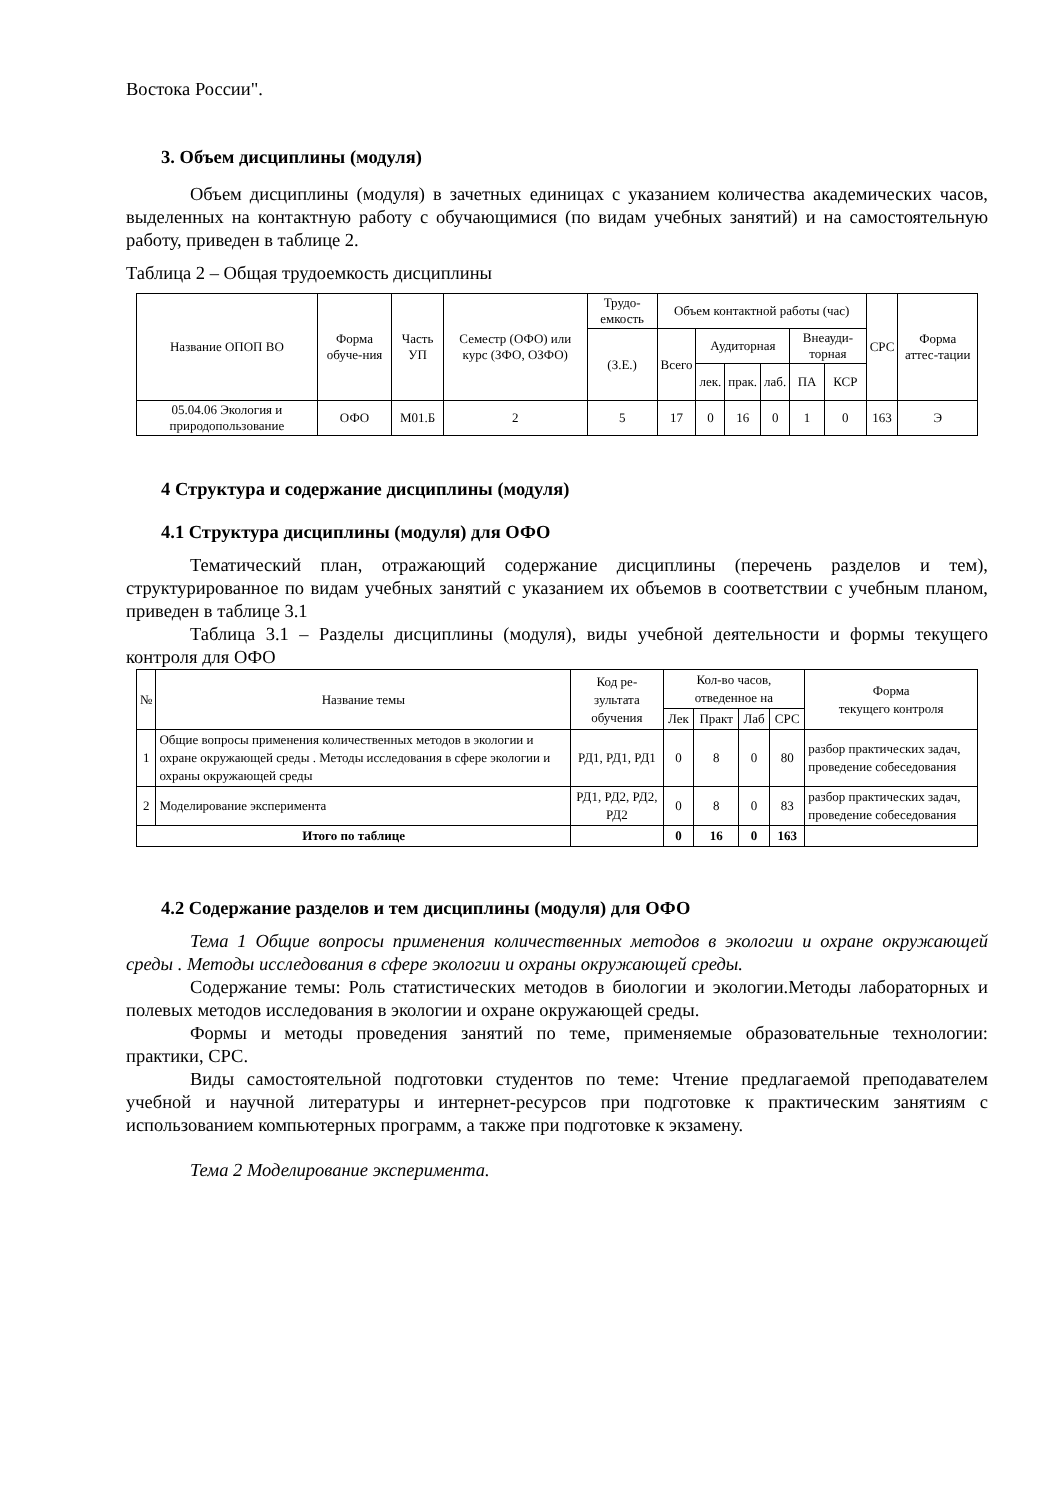Востока России".
3. Объем дисциплины (модуля)
Объем дисциплины (модуля) в зачетных единицах с указанием количества академических часов, выделенных на контактную работу с обучающимися (по видам учебных занятий) и на самостоятельную работу, приведен в таблице 2.
Таблица 2 – Общая трудоемкость дисциплины
| Название ОПОП ВО | Форма обуче-ния | Часть УП | Семестр (ОФО) или курс (ЗФО, ОЗФО) | Трудо-емкость | Объем контактной работы (час) | | | | | | СРС | Форма аттес-тации |
| --- | --- | --- | --- | --- | --- | --- | --- | --- | --- | --- | --- | --- |
| | | | | (З.Е.) | Всего | Аудиторная | | | Внеауди-торная | | | |
| | | | | | | лек. | прак. | лаб. | ПА | КСР | | |
| 05.04.06 Экология и природопользование | ОФО | М01.Б | 2 | 5 | 17 | 0 | 16 | 0 | 1 | 0 | 163 | Э |
4 Структура и содержание дисциплины (модуля)
4.1 Структура дисциплины (модуля) для ОФО
Тематический план, отражающий содержание дисциплины (перечень разделов и тем), структурированное по видам учебных занятий с указанием их объемов в соответствии с учебным планом, приведен в таблице 3.1
Таблица 3.1 – Разделы дисциплины (модуля), виды учебной деятельности и формы текущего контроля для ОФО
| № | Название темы | Код ре-зультата обучения | Кол-во часов, отведенное на | | | | Форма текущего контроля |
| --- | --- | --- | --- | --- | --- | --- | --- |
| | | | Лек | Практ | Лаб | СРС | |
| 1 | Общие вопросы применения количественных методов в экологии и охране окружающей среды . Методы исследования в сфере экологии и охраны окружающей среды | РД1, РД1, РД1 | 0 | 8 | 0 | 80 | разбор практических задач, проведение собеседования |
| 2 | Моделирование эксперимента | РД1, РД2, РД2, РД2 | 0 | 8 | 0 | 83 | разбор практических задач, проведение собеседования |
| Итого по таблице | | | 0 | 16 | 0 | 163 | |
4.2 Содержание разделов и тем дисциплины (модуля) для ОФО
Тема 1 Общие вопросы применения количественных методов в экологии и охране окружающей среды . Методы исследования в сфере экологии и охраны окружающей среды.
Содержание темы: Роль статистических методов в биологии и экологии.Методы лабораторных и полевых методов исследования в экологии и охране окружающей среды.
Формы и методы проведения занятий по теме, применяемые образовательные технологии: практики, СРС.
Виды самостоятельной подготовки студентов по теме: Чтение предлагаемой преподавателем учебной и научной литературы и интернет-ресурсов при подготовке к практическим занятиям с использованием компьютерных программ, а также при подготовке к экзамену.
Тема 2 Моделирование эксперимента.